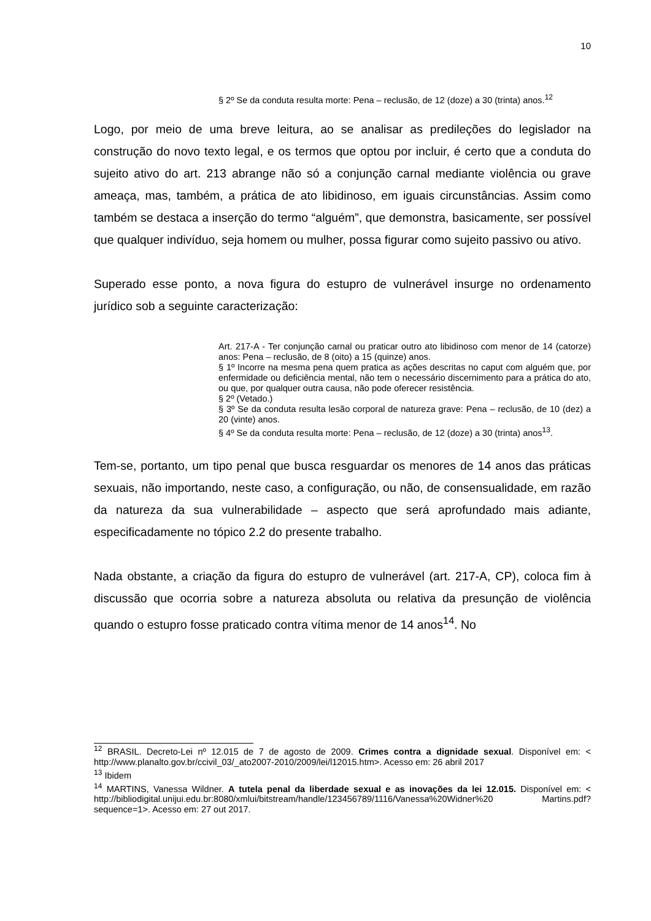10
§ 2º Se da conduta resulta morte: Pena – reclusão, de 12 (doze) a 30 (trinta) anos.<sup>12</sup>
Logo, por meio de uma breve leitura, ao se analisar as predileções do legislador na construção do novo texto legal, e os termos que optou por incluir, é certo que a conduta do sujeito ativo do art. 213 abrange não só a conjunção carnal mediante violência ou grave ameaça, mas, também, a prática de ato libidinoso, em iguais circunstâncias. Assim como também se destaca a inserção do termo “alguém”, que demonstra, basicamente, ser possível que qualquer indivíduo, seja homem ou mulher, possa figurar como sujeito passivo ou ativo.
Superado esse ponto, a nova figura do estupro de vulnerável insurge no ordenamento jurídico sob a seguinte caracterização:
Art. 217-A - Ter conjunção carnal ou praticar outro ato libidinoso com menor de 14 (catorze) anos: Pena – reclusão, de 8 (oito) a 15 (quinze) anos.
§ 1º Incorre na mesma pena quem pratica as ações descritas no caput com alguém que, por enfermidade ou deficiência mental, não tem o necessário discernimento para a prática do ato, ou que, por qualquer outra causa, não pode oferecer resistência.
§ 2º (Vetado.)
§ 3º Se da conduta resulta lesão corporal de natureza grave: Pena – reclusão, de 10 (dez) a 20 (vinte) anos.
§ 4º Se da conduta resulta morte: Pena – reclusão, de 12 (doze) a 30 (trinta) anos<sup>13</sup>.
Tem-se, portanto, um tipo penal que busca resguardar os menores de 14 anos das práticas sexuais, não importando, neste caso, a configuração, ou não, de consensualidade, em razão da natureza da sua vulnerabilidade – aspecto que será aprofundado mais adiante, especificadamente no tópico 2.2 do presente trabalho.
Nada obstante, a criação da figura do estupro de vulnerável (art. 217-A, CP), coloca fim à discussão que ocorria sobre a natureza absoluta ou relativa da presunção de violência quando o estupro fosse praticado contra vítima menor de 14 anos<sup>14</sup>. No
<sup>12</sup> BRASIL. Decreto-Lei nº 12.015 de 7 de agosto de 2009. Crimes contra a dignidade sexual. Disponível em: < http://www.planalto.gov.br/ccivil_03/_ato2007-2010/2009/lei/l12015.htm>. Acesso em: 26 abril 2017
<sup>13</sup> Ibidem
<sup>14</sup> MARTINS, Vanessa Wildner. A tutela penal da liberdade sexual e as inovações da lei 12.015. Disponível em: < http://bibliodigital.unijui.edu.br:8080/xmlui/bitstream/handle/123456789/1116/Vanessa%20Widner%20 Martins.pdf?sequence=1>. Acesso em: 27 out 2017.